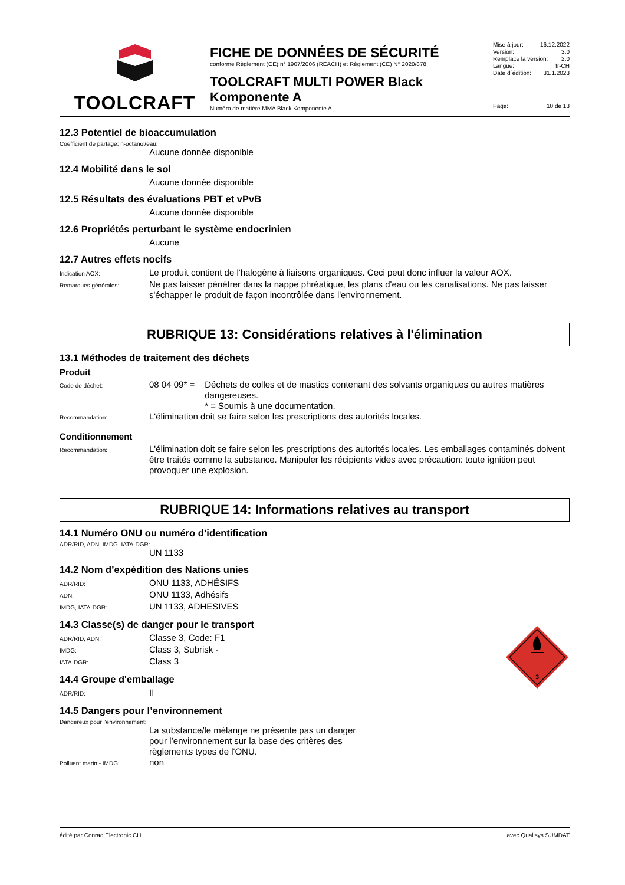TOOLCRAFT
FICHE DE DONNÉES DE SÉCURITÉ
conforme Règlement (CE) n° 1907/2006 (REACH) et Règlement (CE) N° 2020/878
TOOLCRAFT MULTI POWER Black Komponente A
Numéro de matière MMA Black Komponente A
Mise à jour: 16.12.2022
Version: 3.0
Remplace la version: 2.0
Langue: fr-CH
Date d´édition: 31.1.2023
Page: 10 de 13
12.3 Potentiel de bioaccumulation
Coefficient de partage: n-octanol/eau:
Aucune donnée disponible
12.4 Mobilité dans le sol
Aucune donnée disponible
12.5 Résultats des évaluations PBT et vPvB
Aucune donnée disponible
12.6 Propriétés perturbant le système endocrinien
Aucune
12.7 Autres effets nocifs
Indication AOX:
Le produit contient de l'halogène à liaisons organiques. Ceci peut donc influer la valeur AOX.
Remarques générales:
Ne pas laisser pénétrer dans la nappe phréatique, les plans d'eau ou les canalisations. Ne pas laisser s'échapper le produit de façon incontrôlée dans l'environnement.
RUBRIQUE 13: Considérations relatives à l'élimination
13.1 Méthodes de traitement des déchets
Produit
Code de déchet:
08 04 09* = Déchets de colles et de mastics contenant des solvants organiques ou autres matières dangereuses.
* = Soumis à une documentation.
Recommandation:
L'élimination doit se faire selon les prescriptions des autorités locales.
Conditionnement
Recommandation:
L'élimination doit se faire selon les prescriptions des autorités locales. Les emballages contaminés doivent être traités comme la substance. Manipuler les récipients vides avec précaution: toute ignition peut provoquer une explosion.
RUBRIQUE 14: Informations relatives au transport
14.1 Numéro ONU ou numéro d’identification
ADR/RID, ADN, IMDG, IATA-DGR:
UN 1133
14.2 Nom d’expédition des Nations unies
ADR/RID:
ONU 1133, ADHÉSIFS
ADN:
ONU 1133, Adhésifs
IMDG, IATA-DGR:
UN 1133, ADHESIVES
3
14.3 Classe(s) de danger pour le transport
ADR/RID, ADN:
Classe 3, Code: F1
IMDG:
Class 3, Subrisk -
IATA-DGR:
Class 3
14.4 Groupe d'emballage
ADR/RID:
II
14.5 Dangers pour l’environnement
Dangereux pour l'environnement:
La substance/le mélange ne présente pas un danger pour l’environnement sur la base des critères des règlements types de l'ONU.
Polluant marin - IMDG:
non
édité par Conrad Electronic CH avec Qualisys SUMDAT